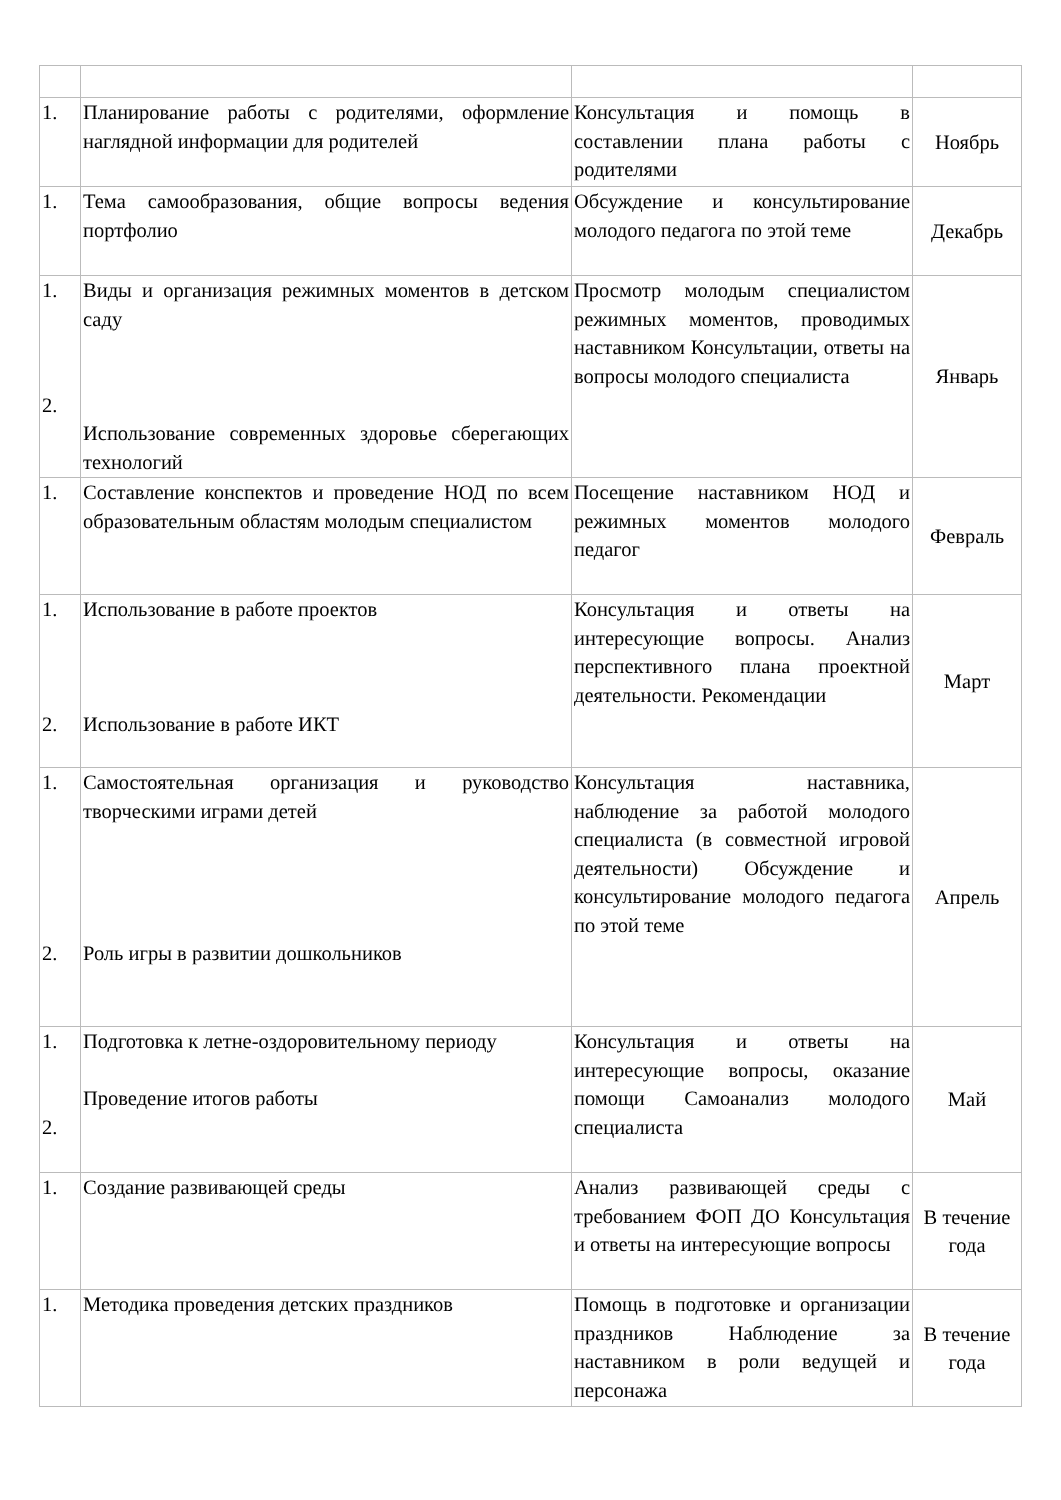| 1. | Планирование работы с родителями, оформление наглядной информации для родителей | Консультация и помощь в составлении плана работы с родителями | Ноябрь |
| 1. | Тема самообразования, общие вопросы ведения портфолио | Обсуждение и консультирование молодого педагога по этой теме | Декабрь |
| 1. 2. | Виды и организация режимных моментов в детском саду Использование современных здоровье сберегающих технологий | Просмотр молодым специалистом режимных моментов, проводимых наставником Консультации, ответы на вопросы молодого специалиста | Январь |
| 1. | Составление конспектов и проведение НОД по всем образовательным областям молодым специалистом | Посещение наставником НОД и режимных моментов молодого педагог | Февраль |
| 1. 2. | Использование в работе проектов Использование в работе ИКТ | Консультация и ответы на интересующие вопросы. Анализ перспективного плана проектной деятельности. Рекомендации | Март |
| 1. 2. | Самостоятельная организация и руководство творческими играми детей Роль игры в развитии дошкольников | Консультация наставника, наблюдение за работой молодого специалиста (в совместной игровой деятельности) Обсуждение и консультирование молодого педагога по этой теме | Апрель |
| 1. 2. | Подготовка к летне-оздоровительному периоду Проведение итогов работы | Консультация и ответы на интересующие вопросы, оказание помощи Самоанализ молодого специалиста | Май |
| 1. | Создание развивающей среды | Анализ развивающей среды с требованием ФОП ДО Консультация и ответы на интересующие вопросы | В течение года |
| 1. | Методика проведения детских праздников | Помощь в подготовке и организации праздников Наблюдение за наставником в роли ведущей и персонажа | В течение года |